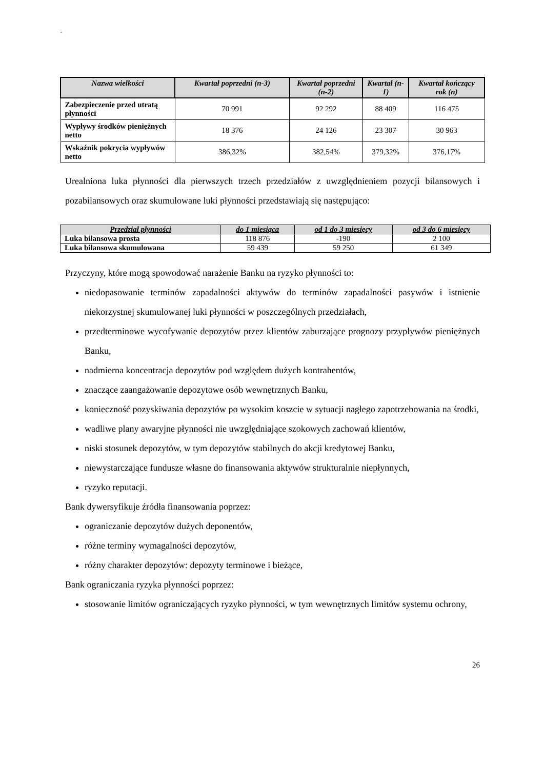`
| Nazwa wielkości | Kwartał poprzedni (n-3) | Kwartał poprzedni (n-2) | Kwartał (n-1) | Kwartał kończący rok (n) |
| --- | --- | --- | --- | --- |
| Zabezpieczenie przed utratą płynności | 70 991 | 92 292 | 88 409 | 116 475 |
| Wypływy środków pieniężnych netto | 18 376 | 24 126 | 23 307 | 30 963 |
| Wskaźnik pokrycia wypływów netto | 386,32% | 382,54% | 379,32% | 376,17% |
Urealniona luka płynności dla pierwszych trzech przedziałów z uwzględnieniem pozycji bilansowych i pozabilansowych oraz skumulowane luki płynności przedstawiają się następująco:
| Przedział płynności | do 1 miesiąca | od 1 do 3 miesięcy | od 3 do 6 miesięcy |
| --- | --- | --- | --- |
| Luka bilansowa prosta | 118 876 | -190 | 2 100 |
| Luka bilansowa skumulowana | 59 439 | 59 250 | 61 349 |
Przyczyny, które mogą spowodować narażenie Banku na ryzyko płynności to:
niedopasowanie terminów zapadalności aktywów do terminów zapadalności pasywów i istnienie niekorzystnej skumulowanej luki płynności w poszczególnych przedziałach,
przedterminowe wycofywanie depozytów przez klientów zaburzające prognozy przypływów pieniężnych Banku,
nadmierna koncentracja depozytów pod względem dużych kontrahentów,
znaczące zaangażowanie depozytowe osób wewnętrznych Banku,
konieczność pozyskiwania depozytów po wysokim koszcie w sytuacji nagłego zapotrzebowania na środki,
wadliwe plany awaryjne płynności nie uwzględniające szokowych zachowań klientów,
niski stosunek depozytów, w tym depozytów stabilnych do akcji kredytowej Banku,
niewystarczające fundusze własne do finansowania aktywów strukturalnie niepłynnych,
ryzyko reputacji.
Bank dywersyfikuje źródła finansowania poprzez:
ograniczanie depozytów dużych deponentów,
różne terminy wymagalności depozytów,
różny charakter depozytów: depozyty terminowe i bieżące,
Bank ograniczania ryzyka płynności poprzez:
stosowanie limitów ograniczających ryzyko płynności, w tym wewnętrznych limitów systemu ochrony,
26